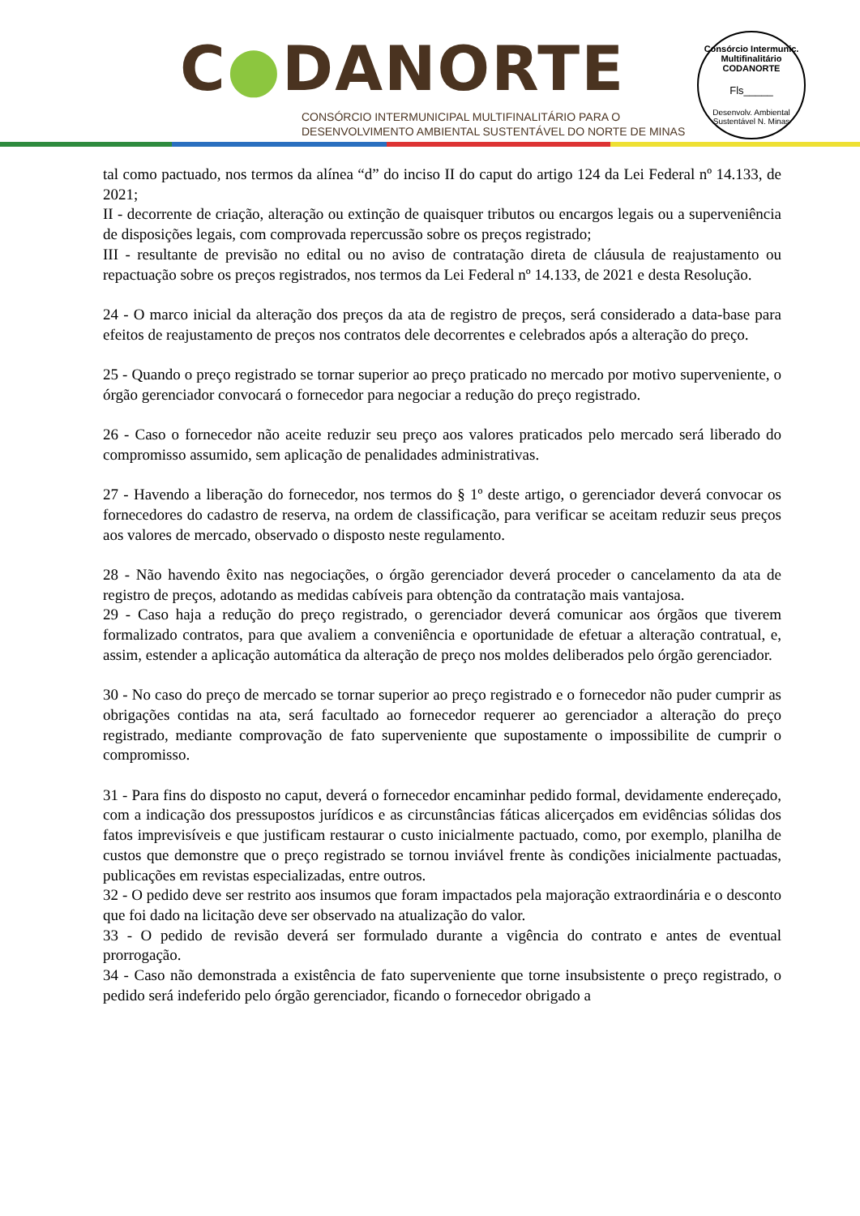C●DANORTE
CONSÓRCIO INTERMUNICIPAL MULTIFINALITÁRIO PARA O
DESENVOLVIMENTO AMBIENTAL SUSTENTÁVEL DO NORTE DE MINAS
Consórcio Intermunic. Multifinalitário
CODANORTE
Fls_____
Desenvolv. Ambiental Sustentável N. Minas
tal como pactuado, nos termos da alínea “d” do inciso II do caput do artigo 124 da Lei Federal nº 14.133, de 2021;
II - decorrente de criação, alteração ou extinção de quaisquer tributos ou encargos legais ou a superveniência de disposições legais, com comprovada repercussão sobre os preços registrado;
III - resultante de previsão no edital ou no aviso de contratação direta de cláusula de reajustamento ou repactuação sobre os preços registrados, nos termos da Lei Federal nº 14.133, de 2021 e desta Resolução.
24 - O marco inicial da alteração dos preços da ata de registro de preços, será considerado a data-base para efeitos de reajustamento de preços nos contratos dele decorrentes e celebrados após a alteração do preço.
25 - Quando o preço registrado se tornar superior ao preço praticado no mercado por motivo superveniente, o órgão gerenciador convocará o fornecedor para negociar a redução do preço registrado.
26 - Caso o fornecedor não aceite reduzir seu preço aos valores praticados pelo mercado será liberado do compromisso assumido, sem aplicação de penalidades administrativas.
27 - Havendo a liberação do fornecedor, nos termos do § 1º deste artigo, o gerenciador deverá convocar os fornecedores do cadastro de reserva, na ordem de classificação, para verificar se aceitam reduzir seus preços aos valores de mercado, observado o disposto neste regulamento.
28 - Não havendo êxito nas negociações, o órgão gerenciador deverá proceder o cancelamento da ata de registro de preços, adotando as medidas cabíveis para obtenção da contratação mais vantajosa.
29 - Caso haja a redução do preço registrado, o gerenciador deverá comunicar aos órgãos que tiverem formalizado contratos, para que avaliem a conveniência e oportunidade de efetuar a alteração contratual, e, assim, estender a aplicação automática da alteração de preço nos moldes deliberados pelo órgão gerenciador.
30 - No caso do preço de mercado se tornar superior ao preço registrado e o fornecedor não puder cumprir as obrigações contidas na ata, será facultado ao fornecedor requerer ao gerenciador a alteração do preço registrado, mediante comprovação de fato superveniente que supostamente o impossibilite de cumprir o compromisso.
31 - Para fins do disposto no caput, deverá o fornecedor encaminhar pedido formal, devidamente endereçado, com a indicação dos pressupostos jurídicos e as circunstâncias fáticas alicerçados em evidências sólidas dos fatos imprevisíveis e que justificam restaurar o custo inicialmente pactuado, como, por exemplo, planilha de custos que demonstre que o preço registrado se tornou inviável frente às condições inicialmente pactuadas, publicações em revistas especializadas, entre outros.
32 - O pedido deve ser restrito aos insumos que foram impactados pela majoração extraordinária e o desconto que foi dado na licitação deve ser observado na atualização do valor.
33 - O pedido de revisão deverá ser formulado durante a vigência do contrato e antes de eventual prorrogação.
34 - Caso não demonstrada a existência de fato superveniente que torne insubsistente o preço registrado, o pedido será indeferido pelo órgão gerenciador, ficando o fornecedor obrigado a